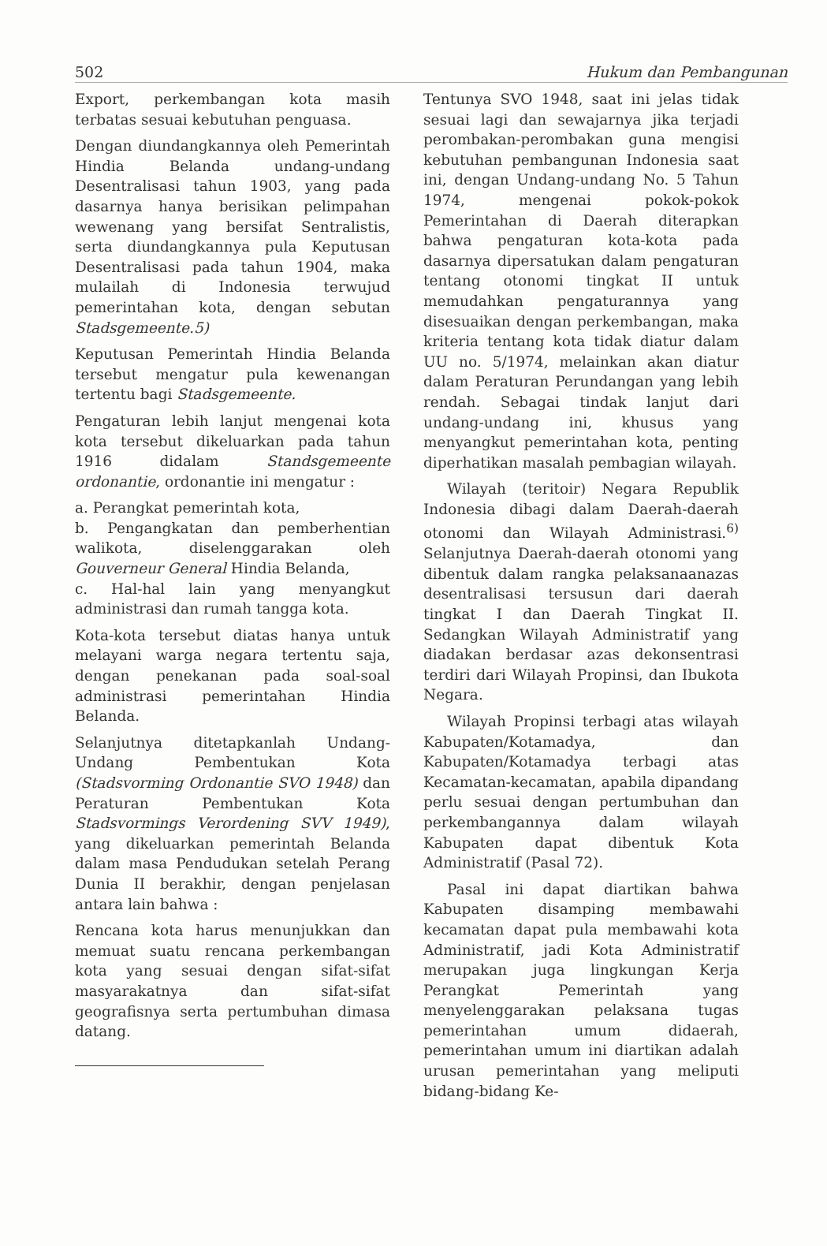502 Hukum dan Pembangunan
Export, perkembangan kota masih terbatas sesuai kebutuhan penguasa.
Dengan diundangkannya oleh Pemerintah Hindia Belanda undang-undang Desentralisasi tahun 1903, yang pada dasarnya hanya berisikan pelimpahan wewenang yang bersifat Sentralistis, serta diundangkannya pula Keputusan Desentralisasi pada tahun 1904, maka mulailah di Indonesia terwujud pemerintahan kota, dengan sebutan Stadsgemeente.5)
Keputusan Pemerintah Hindia Belanda tersebut mengatur pula kewenangan tertentu bagi Stadsgemeente.
Pengaturan lebih lanjut mengenai kota kota tersebut dikeluarkan pada tahun 1916 didalam Standsgemeente ordonantie, ordonantie ini mengatur :
a. Perangkat pemerintah kota,
b. Pengangkatan dan pemberhentian walikota, diselenggarakan oleh Gouverneur General Hindia Belanda,
c. Hal-hal lain yang menyangkut administrasi dan rumah tangga kota.
Kota-kota tersebut diatas hanya untuk melayani warga negara tertentu saja, dengan penekanan pada soal-soal administrasi pemerintahan Hindia Belanda.
Selanjutnya ditetapkanlah Undang-Undang Pembentukan Kota (Stadsvorming Ordonantie SVO 1948) dan Peraturan Pembentukan Kota Stadsvormings Verordening SVV 1949), yang dikeluarkan pemerintah Belanda dalam masa Pendudukan setelah Perang Dunia II berakhir, dengan penjelasan antara lain bahwa :
Rencana kota harus menunjukkan dan memuat suatu rencana perkembangan kota yang sesuai dengan sifat-sifat masyarakatnya dan sifat-sifat geografisnya serta pertumbuhan dimasa datang.
Tentunya SVO 1948, saat ini jelas tidak sesuai lagi dan sewajarnya jika terjadi perombakan-perombakan guna mengisi kebutuhan pembangunan Indonesia saat ini, dengan Undang-undang No. 5 Tahun 1974, mengenai pokok-pokok Pemerintahan di Daerah diterapkan bahwa pengaturan kota-kota pada dasarnya dipersatukan dalam pengaturan tentang otonomi tingkat II untuk memudahkan pengaturannya yang disesuaikan dengan perkembangan, maka kriteria tentang kota tidak diatur dalam UU no. 5/1974, melainkan akan diatur dalam Peraturan Perundangan yang lebih rendah. Sebagai tindak lanjut dari undang-undang ini, khusus yang menyangkut pemerintahan kota, penting diperhatikan masalah pembagian wilayah.
Wilayah (teritoir) Negara Republik Indonesia dibagi dalam Daerah-daerah otonomi dan Wilayah Administrasi.<sup>6)</sup> Selanjutnya Daerah-daerah otonomi yang dibentuk dalam rangka pelaksanaanazas desentralisasi tersusun dari daerah tingkat I dan Daerah Tingkat II. Sedangkan Wilayah Administratif yang diadakan berdasar azas dekonsentrasi terdiri dari Wilayah Propinsi, dan Ibukota Negara.
Wilayah Propinsi terbagi atas wilayah Kabupaten/Kotamadya, dan Kabupaten/Kotamadya terbagi atas Kecamatan-kecamatan, apabila dipandang perlu sesuai dengan pertumbuhan dan perkembangannya dalam wilayah Kabupaten dapat dibentuk Kota Administratif (Pasal 72).
Pasal ini dapat diartikan bahwa Kabupaten disamping membawahi kecamatan dapat pula membawahi kota Administratif, jadi Kota Administratif merupakan juga lingkungan Kerja Perangkat Pemerintah yang menyelenggarakan pelaksana tugas pemerintahan umum didaerah, pemerintahan umum ini diartikan adalah urusan pemerintahan yang meliputi bidang-bidang Ke-